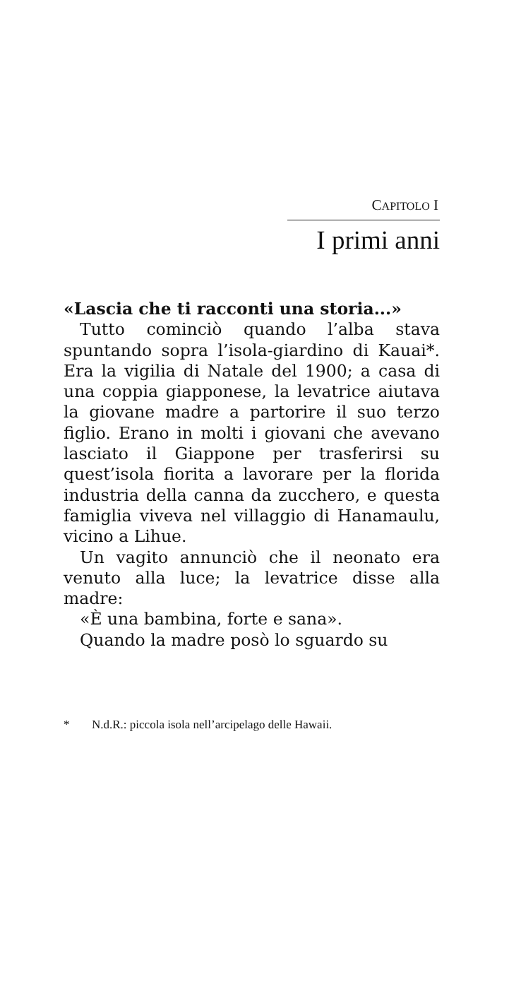CAPITOLO I
I primi anni
«Lascia che ti racconti una storia...»
Tutto cominciò quando l’alba stava spuntando sopra l’isola-giardino di Kauai*. Era la vigilia di Natale del 1900; a casa di una coppia giapponese, la levatrice aiutava la giovane madre a partorire il suo terzo figlio. Erano in molti i giovani che avevano lasciato il Giappone per trasferirsi su quest’isola fiorita a lavorare per la florida industria della canna da zucchero, e questa famiglia viveva nel villaggio di Hanamaulu, vicino a Lihue.
Un vagito annunciò che il neonato era venuto alla luce; la levatrice disse alla madre:
«È una bambina, forte e sana».
Quando la madre posò lo sguardo su
* N.d.R.: piccola isola nell’arcipelago delle Hawaii.